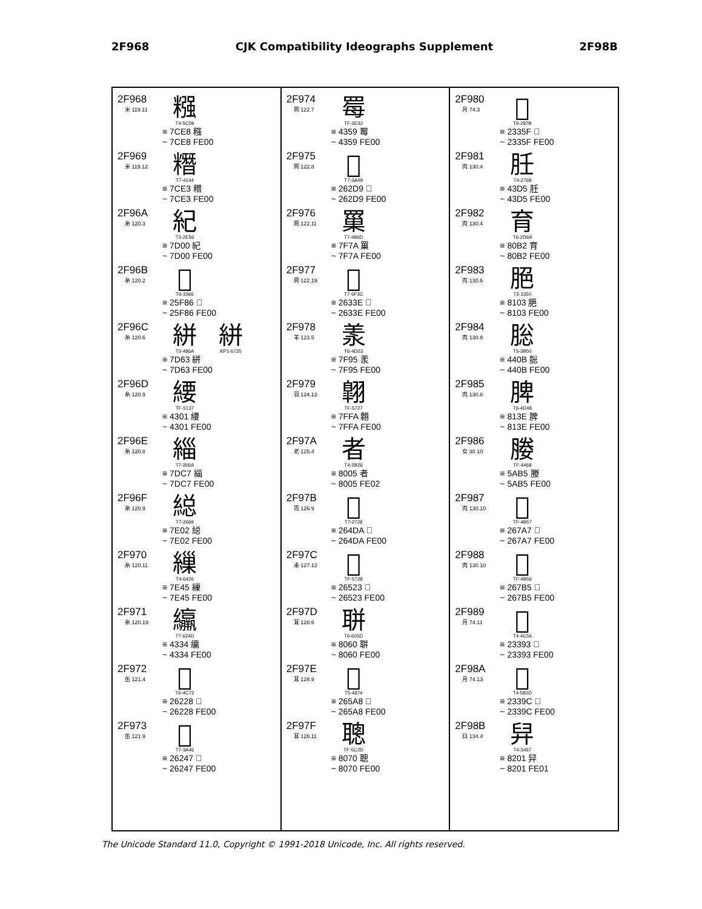2F968 CJK Compatibility Ideographs Supplement 2F98B
2F968
米 119.11
糨
T4-5C59
≡ 7CE8 糨
~ 7CE8 FE00
2F969
米 119.12
糣
T7-4144
≡ 7CE3 糣
~ 7CE3 FE00
2F96A
糸 120.3
紀
T3-2E56
≡ 7D00 紀
~ 7D00 FE00
2F96B
糸 120.2
𥾆
T6-3366
≡ 25F86 𥾆
~ 25F86 FE00
2F96C
糸 120.6
絣
T3-486A
絣
KP1-6725
≡ 7D63 絣
~ 7D63 FE00
2F96D
糸 120.9
䌁
TF-5137
≡ 4301 䌁
~ 4301 FE00
2F96E
糸 120.8
緇
T7-266A
≡ 7DC7 緇
~ 7DC7 FE00
2F96F
糸 120.9
縂
T7-2669
≡ 7E02 縂
~ 7E02 FE00
2F970
糸 120.11
繅
T4-6426
≡ 7E45 繅
~ 7E45 FE00
2F971
糸 120.19
䌴
T7-624D
≡ 4334 䌴
~ 4334 FE00
2F972
缶 121.4
𦈨
T6-4C72
≡ 26228 𦈨
~ 26228 FE00
2F973
缶 121.9
𦉇
T7-3A46
≡ 26247 𦉇
~ 26247 FE00
2F974
网 122.7
䍙
TF-3E32
≡ 4359 䍙
~ 4359 FE00
2F975
网 122.8
𦋙
T7-3A49
≡ 262D9 𦋙
~ 262D9 FE00
2F976
网 122.11
罺
T7-486D
≡ 7F7A 罺
~ 7F7A FE00
2F977
网 122.19
𦌾
T7-5F3C
≡ 2633E 𦌾
~ 2633E FE00
2F978
羊 123.5
羕
T6-4D23
≡ 7F95 羕
~ 7F95 FE00
2F979
羽 124.12
翺
TF-5727
≡ 7FFA 翺
~ 7FFA FE00
2F97A
老 125.4
者
T4-2B26
≡ 8005 者
~ 8005 FE02
2F97B
而 126.9
𦓚
T7-2728
≡ 264DA 𦓚
~ 264DA FE00
2F97C
耒 127.12
𦔣
TF-5728
≡ 26523 𦔣
~ 26523 FE00
2F97D
耳 128.6
聠
T6-605D
≡ 8060 聠
~ 8060 FE00
2F97E
耳 128.9
𦖨
T5-4874
≡ 265A8 𦖨
~ 265A8 FE00
2F97F
耳 128.11
聰
TF-5C2D
≡ 8070 聰
~ 8070 FE00
2F980
月 74.3
𣍟
T6-287B
≡ 2335F 𣍟
~ 2335F FE00
2F981
肉 130.4
䏕
T4-2768
≡ 43D5 䏕
~ 43D5 FE00
2F982
肉 130.4
育
T6-2D69
≡ 80B2 育
~ 80B2 FE00
2F983
肉 130.6
脃
T3-3350
≡ 8103 脃
~ 8103 FE00
2F984
肉 130.8
䐋
T5-3B50
≡ 440B 䐋
~ 440B FE00
2F985
肉 130.8
脾
T6-4D48
≡ 813E 脾
~ 813E FE00
2F986
女 38.10
媵
TF-4468
≡ 5AB5 媵
~ 5AB5 FE00
2F987
肉 130.10
𦞧
TF-4B57
≡ 267A7 𦞧
~ 267A7 FE00
2F988
肉 130.10
𦞵
TF-4B56
≡ 267B5 𦞵
~ 267B5 FE00
2F989
月 74.11
𣎓
T4-4C56
≡ 23393 𣎓
~ 23393 FE00
2F98A
月 74.13
𣎜
T4-582D
≡ 2339C 𣎜
~ 2339C FE00
2F98B
臼 134.4
舁
T4-3457
≡ 8201 舁
~ 8201 FE01
The Unicode Standard 11.0, Copyright © 1991-2018 Unicode, Inc. All rights reserved.